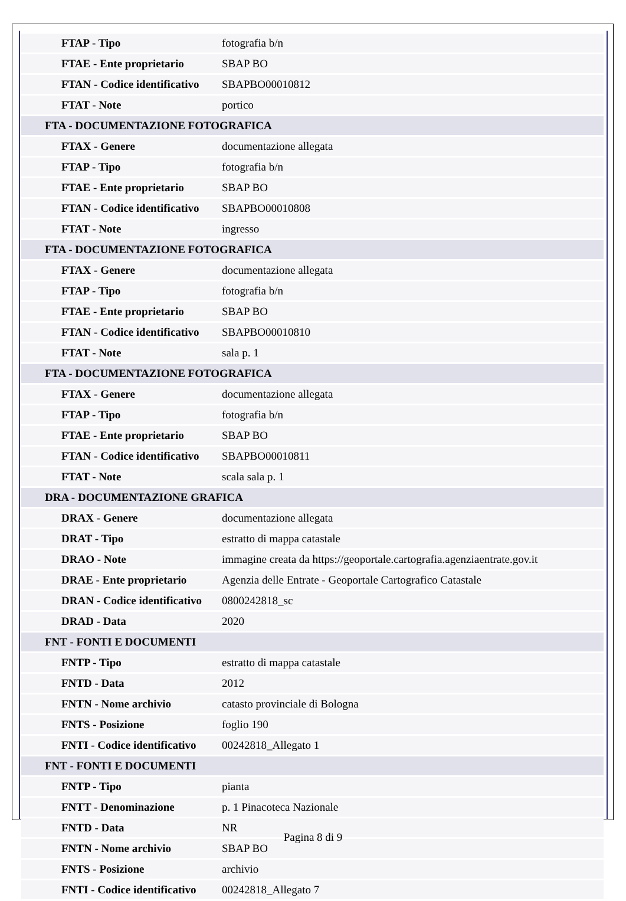| FTAP - Tipo | fotografia b/n |
| FTAE - Ente proprietario | SBAP BO |
| FTAN - Codice identificativo | SBAPBO00010812 |
| FTAT - Note | portico |
| FTA - DOCUMENTAZIONE FOTOGRAFICA | |
| FTAX - Genere | documentazione allegata |
| FTAP - Tipo | fotografia b/n |
| FTAE - Ente proprietario | SBAP BO |
| FTAN - Codice identificativo | SBAPBO00010808 |
| FTAT - Note | ingresso |
| FTA - DOCUMENTAZIONE FOTOGRAFICA | |
| FTAX - Genere | documentazione allegata |
| FTAP - Tipo | fotografia b/n |
| FTAE - Ente proprietario | SBAP BO |
| FTAN - Codice identificativo | SBAPBO00010810 |
| FTAT - Note | sala p. 1 |
| FTA - DOCUMENTAZIONE FOTOGRAFICA | |
| FTAX - Genere | documentazione allegata |
| FTAP - Tipo | fotografia b/n |
| FTAE - Ente proprietario | SBAP BO |
| FTAN - Codice identificativo | SBAPBO00010811 |
| FTAT - Note | scala sala p. 1 |
| DRA - DOCUMENTAZIONE GRAFICA | |
| DRAX - Genere | documentazione allegata |
| DRAT - Tipo | estratto di mappa catastale |
| DRAO - Note | immagine creata da https://geoportale.cartografia.agenziaentrate.gov.it |
| DRAE - Ente proprietario | Agenzia delle Entrate - Geoportale Cartografico Catastale |
| DRAN - Codice identificativo | 0800242818_sc |
| DRAD - Data | 2020 |
| FNT - FONTI E DOCUMENTI | |
| FNTP - Tipo | estratto di mappa catastale |
| FNTD - Data | 2012 |
| FNTN - Nome archivio | catasto provinciale di Bologna |
| FNTS - Posizione | foglio 190 |
| FNTI - Codice identificativo | 00242818_Allegato 1 |
| FNT - FONTI E DOCUMENTI | |
| FNTP - Tipo | pianta |
| FNTT - Denominazione | p. 1 Pinacoteca Nazionale |
| FNTD - Data | NR |
| FNTN - Nome archivio | SBAP BO |
| FNTS - Posizione | archivio |
| FNTI - Codice identificativo | 00242818_Allegato 7 |
Pagina 8 di 9